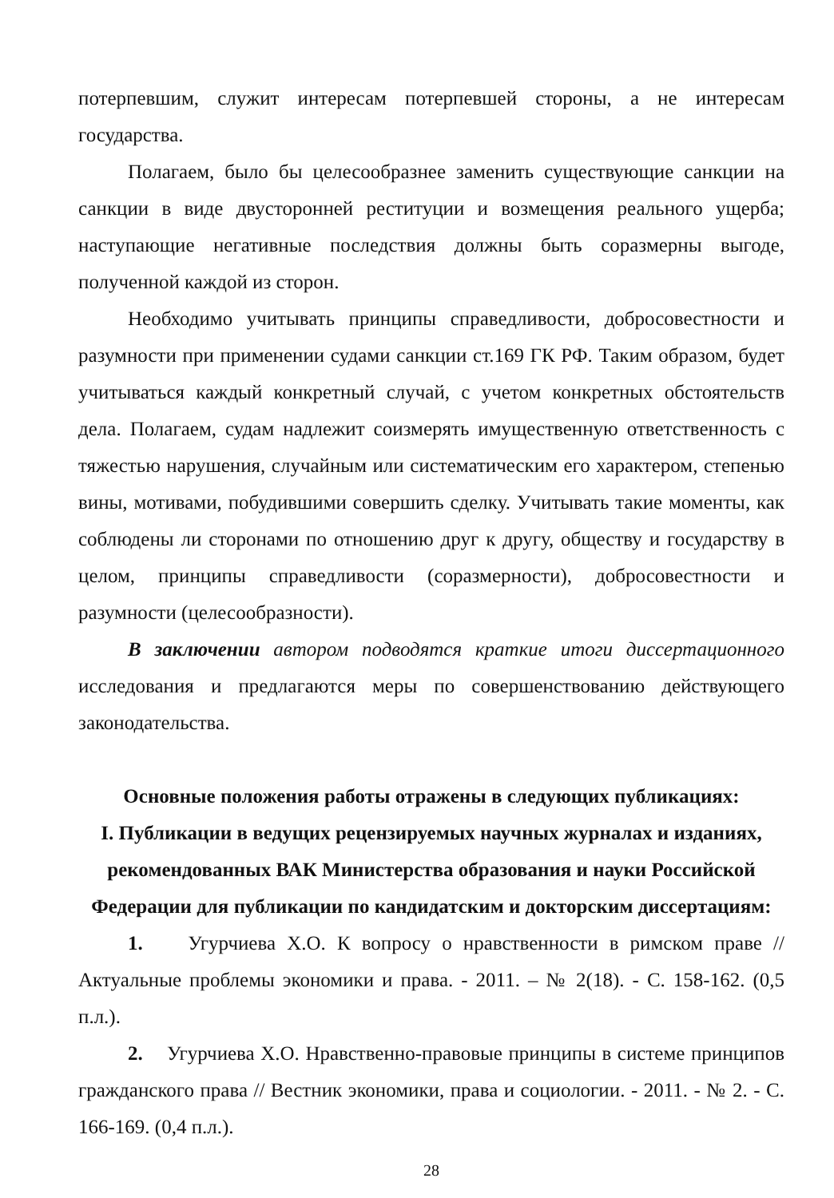потерпевшим, служит интересам потерпевшей стороны, а не интересам государства.
Полагаем, было бы целесообразнее заменить существующие санкции на санкции в виде двусторонней реституции и возмещения реального ущерба; наступающие негативные последствия должны быть соразмерны выгоде, полученной каждой из сторон.
Необходимо учитывать принципы справедливости, добросовестности и разумности при применении судами санкции ст.169 ГК РФ. Таким образом, будет учитываться каждый конкретный случай, с учетом конкретных обстоятельств дела. Полагаем, судам надлежит соизмерять имущественную ответственность с тяжестью нарушения, случайным или систематическим его характером, степенью вины, мотивами, побудившими совершить сделку. Учитывать такие моменты, как соблюдены ли сторонами по отношению друг к другу, обществу и государству в целом, принципы справедливости (соразмерности), добросовестности и разумности (целесообразности).
В заключении автором подводятся краткие итоги диссертационного исследования и предлагаются меры по совершенствованию действующего законодательства.
Основные положения работы отражены в следующих публикациях:
I. Публикации в ведущих рецензируемых научных журналах и изданиях, рекомендованных ВАК Министерства образования и науки Российской Федерации для публикации по кандидатским и докторским диссертациям:
1. Угурчиева Х.О. К вопросу о нравственности в римском праве // Актуальные проблемы экономики и права. - 2011. – № 2(18). - С. 158-162. (0,5 п.л.).
2. Угурчиева Х.О. Нравственно-правовые принципы в системе принципов гражданского права // Вестник экономики, права и социологии. - 2011. - № 2. - С. 166-169. (0,4 п.л.).
28